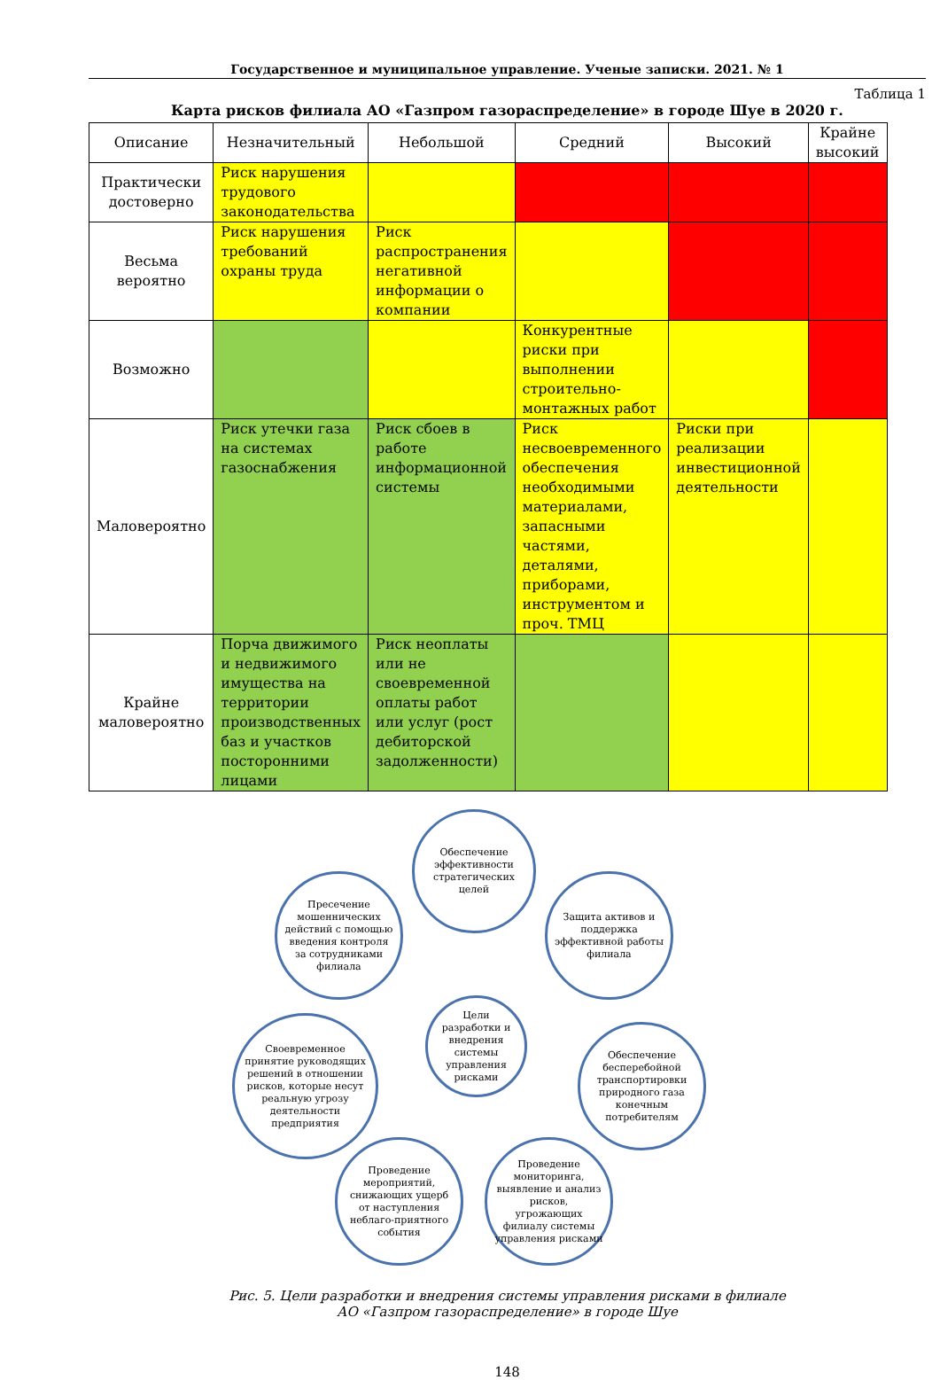Государственное и муниципальное управление. Ученые записки. 2021. № 1
Таблица 1
Карта рисков филиала АО «Газпром газораспределение» в городе Шуе в 2020 г.
| Описание | Незначительный | Небольшой | Средний | Высокий | Крайне высокий |
| --- | --- | --- | --- | --- | --- |
| Практически достоверно | Риск нарушения трудового законодательства | | | | |
| Весьма вероятно | Риск нарушения требований охраны труда | Риск распространения негативной информации о компании | | | |
| Возможно | | | Конкурентные риски при выполнении строительно-монтажных работ | | |
| Маловероятно | Риск утечки газа на системах газоснабжения | Риск сбоев в работе информационной системы | Риск несвоевременного обеспечения необходимыми материалами, запасными частями, деталями, приборами, инструментом и проч. ТМЦ | Риски при реализации инвестиционной деятельности | |
| Крайне маловероятно | Порча движимого и недвижимого имущества на территории производственных баз и участков посторонними лицами | Риск неоплаты или не своевременной оплаты работ или услуг (рост дебиторской задолженности) | | | |
Обеспечение эффективности стратегических целей
Пресечение мошеннических действий с помощью введения контроля за сотрудниками филиала
Защита активов и поддержка эффективной работы филиала
Цели разработки и внедрения системы управления рисками
Своевременное принятие руководящих решений в отношении рисков, которые несут реальную угрозу деятельности предприятия
Обеспечение бесперебойной транспортировки природного газа конечным потребителям
Проведение мероприятий, снижающих ущерб от наступления неблаго-приятного события
Проведение мониторинга, выявление и анализ рисков, угрожающих филиалу системы управления рисками
Рис. 5. Цели разработки и внедрения системы управления рисками в филиале
АО «Газпром газораспределение» в городе Шуе
148